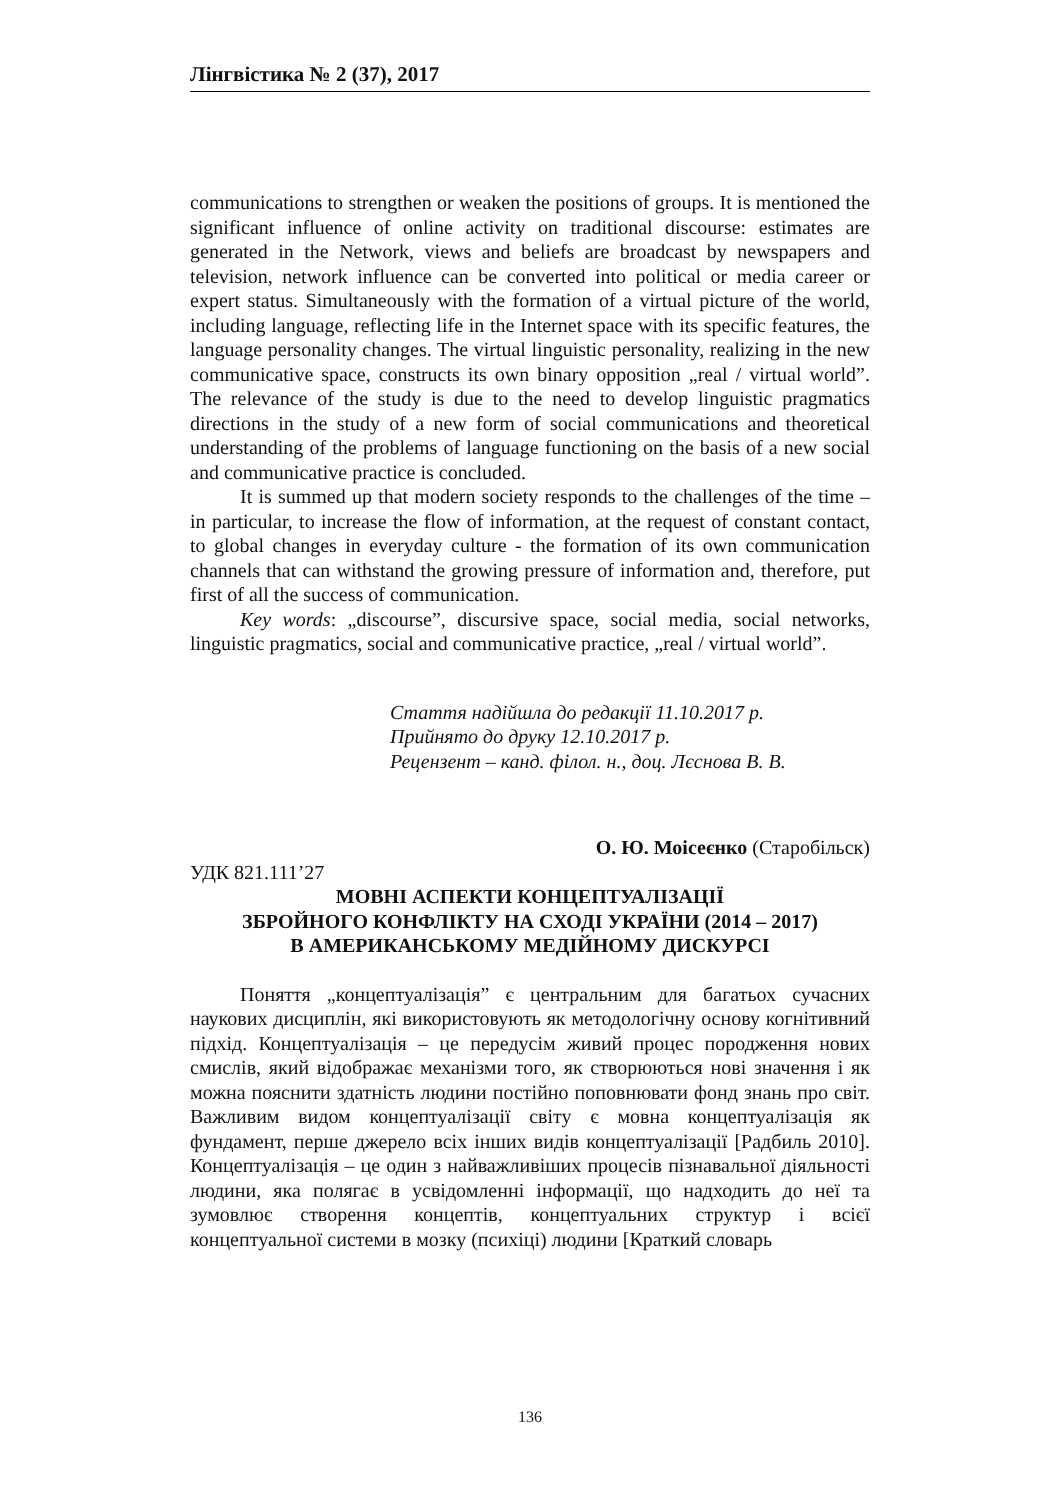Лінгвістика № 2 (37), 2017
communications to strengthen or weaken the positions of groups. It is mentioned the significant influence of online activity on traditional discourse: estimates are generated in the Network, views and beliefs are broadcast by newspapers and television, network influence can be converted into political or media career or expert status. Simultaneously with the formation of a virtual picture of the world, including language, reflecting life in the Internet space with its specific features, the language personality changes. The virtual linguistic personality, realizing in the new communicative space, constructs its own binary opposition „real / virtual world”. The relevance of the study is due to the need to develop linguistic pragmatics directions in the study of a new form of social communications and theoretical understanding of the problems of language functioning on the basis of a new social and communicative practice is concluded.
It is summed up that modern society responds to the challenges of the time – in particular, to increase the flow of information, at the request of constant contact, to global changes in everyday culture - the formation of its own communication channels that can withstand the growing pressure of information and, therefore, put first of all the success of communication.
Key words: „discourse”, discursive space, social media, social networks, linguistic pragmatics, social and communicative practice, „real / virtual world”.
Стаття надійшла до редакції 11.10.2017 р.
Прийнято до друку 12.10.2017 р.
Рецензент – канд. філол. н., доц. Лєснова В. В.
О. Ю. Моісеєнко (Старобільск)
УДК 821.111’27
МОВНІ АСПЕКТИ КОНЦЕПТУАЛІЗАЦІЇ
ЗБРОЙНОГО КОНФЛІКТУ НА СХОДІ УКРАЇНИ (2014 – 2017)
В АМЕРИКАНСЬКОМУ МЕДІЙНОМУ ДИСКУРСІ
Поняття „концептуалізація” є центральним для багатьох сучасних наукових дисциплін, які використовують як методологічну основу когнітивний підхід. Концептуалізація – це передусім живий процес породження нових смислів, який відображає механізми того, як створюються нові значення і як можна пояснити здатність людини постійно поповнювати фонд знань про світ. Важливим видом концептуалізації світу є мовна концептуалізація як фундамент, перше джерело всіх інших видів концептуалізації [Радбиль 2010]. Концептуалізація – це один з найважливіших процесів пізнавальної діяльності людини, яка полягає в усвідомленні інформації, що надходить до неї та зумовлює створення концептів, концептуальних структур і всієї концептуальної системи в мозку (психіці) людини [Краткий словарь
136